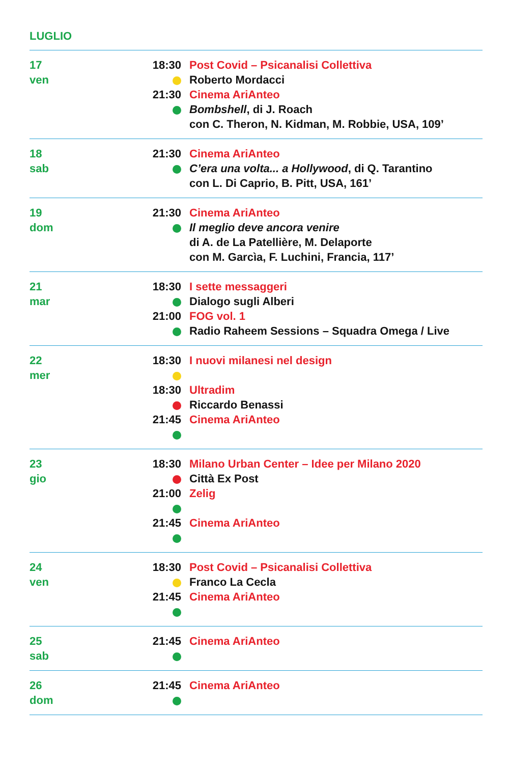LUGLIO
| 17 ven | 18:30 Post Covid – Psicanalisi Collettiva Roberto Mordacci 21:30 Cinema AriAnteo Bombshell , di J. Roach con C. Theron, N. Kidman, M. Robbie, USA, 109’ |
| 18 sab | 21:30 Cinema AriAnteo C’era una volta... a Hollywood , di Q. Tarantino con L. Di Caprio, B. Pitt, USA, 161’ |
| 19 dom | 21:30 Cinema AriAnteo Il meglio deve ancora venire di A. de La Patellière, M. Delaporte con M. Garcìa, F. Luchini, Francia, 117’ |
| 21 mar | 18:30 I sette messaggeri Dialogo sugli Alberi 21:00 FOG vol. 1 Radio Raheem Sessions – Squadra Omega / Live |
| 22 mer | 18:30 I nuovi milanesi nel design 18:30 Ultradim Riccardo Benassi 21:45 Cinema AriAnteo |
| 23 gio | 18:30 Milano Urban Center – Idee per Milano 2020 Città Ex Post 21:00 Zelig 21:45 Cinema AriAnteo |
| 24 ven | 18:30 Post Covid – Psicanalisi Collettiva Franco La Cecla 21:45 Cinema AriAnteo |
| 25 sab | 21:45 Cinema AriAnteo |
| 26 dom | 21:45 Cinema AriAnteo |